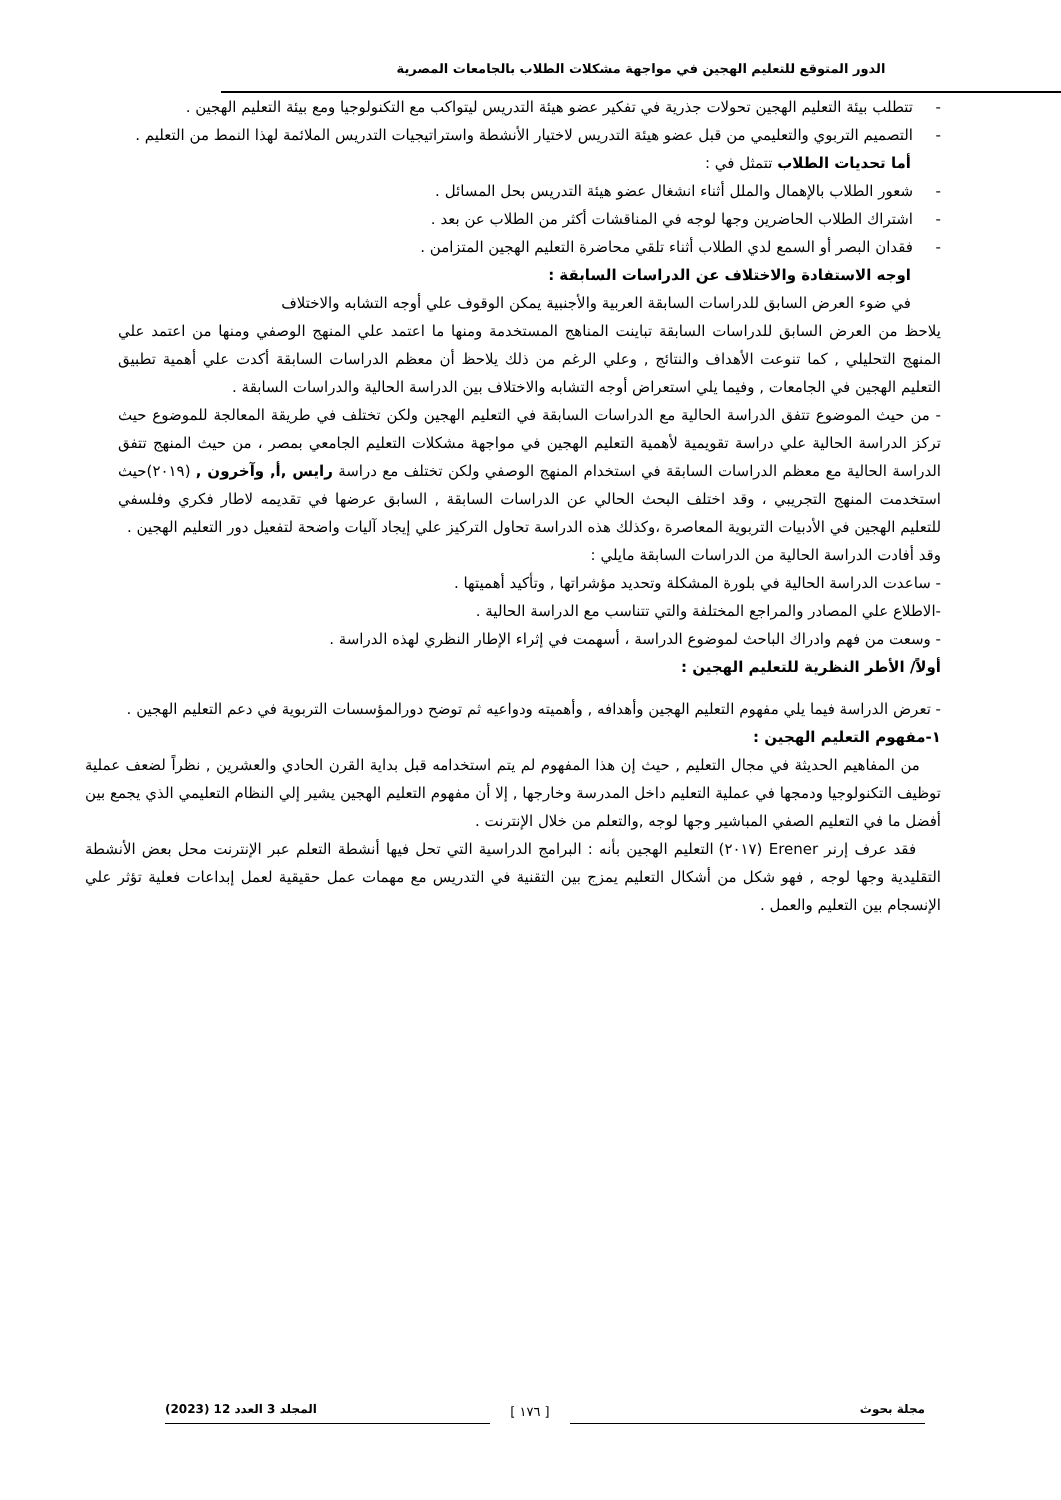الدور المتوقع للتعليم الهجين في مواجهة مشكلات الطلاب بالجامعات المصرية
- تتطلب بيئة التعليم الهجين تحولات جذرية في تفكير عضو هيئة التدريس ليتواكب مع التكنولوجيا ومع بيئة التعليم الهجين .
- التصميم التربوي والتعليمي من قبل عضو هيئة التدريس لاختيار الأنشطة واستراتيجيات التدريس الملائمة لهذا النمط من التعليم .
أما تحديات الطلاب تتمثل في :
- شعور الطلاب بالإهمال والملل أثناء انشغال عضو هيئة التدريس بحل المسائل .
- اشتراك الطلاب الحاضرين وجها لوجه في المناقشات أكثر من الطلاب عن بعد .
- فقدان البصر أو السمع لدي الطلاب أثناء تلقي محاضرة التعليم الهجين المتزامن .
اوجه الاستفادة والاختلاف عن الدراسات السابقة :
في ضوء العرض السابق للدراسات السابقة العربية والأجنبية يمكن الوقوف علي أوجه التشابه والاختلاف
يلاحظ من العرض السابق للدراسات السابقة تباينت المناهج المستخدمة ومنها ما اعتمد علي المنهج الوصفي ومنها من اعتمد علي المنهج التحليلي , كما تنوعت الأهداف والنتائج , وعلي الرغم من ذلك يلاحظ أن معظم الدراسات السابقة أكدت علي أهمية تطبيق التعليم الهجين في الجامعات , وفيما يلي استعراض أوجه التشابه والاختلاف بين الدراسة الحالية والدراسات السابقة .
- من حيث الموضوع تتفق الدراسة الحالية مع الدراسات السابقة في التعليم الهجين ولكن تختلف في طريقة المعالجة للموضوع حيث تركز الدراسة الحالية علي دراسة تقويمية لأهمية التعليم الهجين في مواجهة مشكلات التعليم الجامعي بمصر ، من حيث المنهج تتفق الدراسة الحالية مع معظم الدراسات السابقة في استخدام المنهج الوصفي ولكن تختلف مع دراسة رايس ,أ, وآخرون , (٢٠١٩)حيث استخدمت المنهج التجريبي ، وقد اختلف البحث الحالي عن الدراسات السابقة , السابق عرضها في تقديمه لاطار فكري وفلسفي للتعليم الهجين في الأدبيات التربوية المعاصرة ،وكذلك هذه الدراسة تحاول التركيز علي إيجاد آليات واضحة لتفعيل دور التعليم الهجين .
وقد أفادت الدراسة الحالية من الدراسات السابقة مايلي :
- ساعدت الدراسة الحالية في بلورة المشكلة وتحديد مؤشراتها , وتأكيد أهميتها .
-الاطلاع علي المصادر والمراجع المختلفة والتي تتناسب مع الدراسة الحالية .
- وسعت من فهم وادراك الباحث لموضوع الدراسة ، أسهمت في إثراء الإطار النظري لهذه الدراسة .
أولاً/ الأطر النظرية للتعليم الهجين :
- تعرض الدراسة فيما يلي مفهوم التعليم الهجين وأهدافه , وأهميته ودواعيه ثم توضح دورالمؤسسات التربوية في دعم التعليم الهجين .
١-مفهوم التعليم الهجين :
من المفاهيم الحديثة في مجال التعليم , حيث إن هذا المفهوم لم يتم استخدامه قبل بداية القرن الحادي والعشرين , نظراً لضعف عملية توظيف التكنولوجيا ودمجها في عملية التعليم داخل المدرسة وخارجها , إلا أن مفهوم التعليم الهجين يشير إلي النظام التعليمي الذي يجمع بين أفضل ما في التعليم الصفي المباشير وجها لوجه ,والتعلم من خلال الإنترنت .
فقد عرف إرنر Erener (٢٠١٧) التعليم الهجين بأنه : البرامج الدراسية التي تحل فيها أنشطة التعلم عبر الإنترنت محل بعض الأنشطة التقليدية وجها لوجه , فهو شكل من أشكال التعليم يمزج بين التقنية في التدريس مع مهمات عمل حقيقية لعمل إبداعات فعلية تؤثر علي الإنسجام بين التعليم والعمل .
مجلة بحوث المجلد 3 العدد 12 (2023) [ ١٧٦ ]